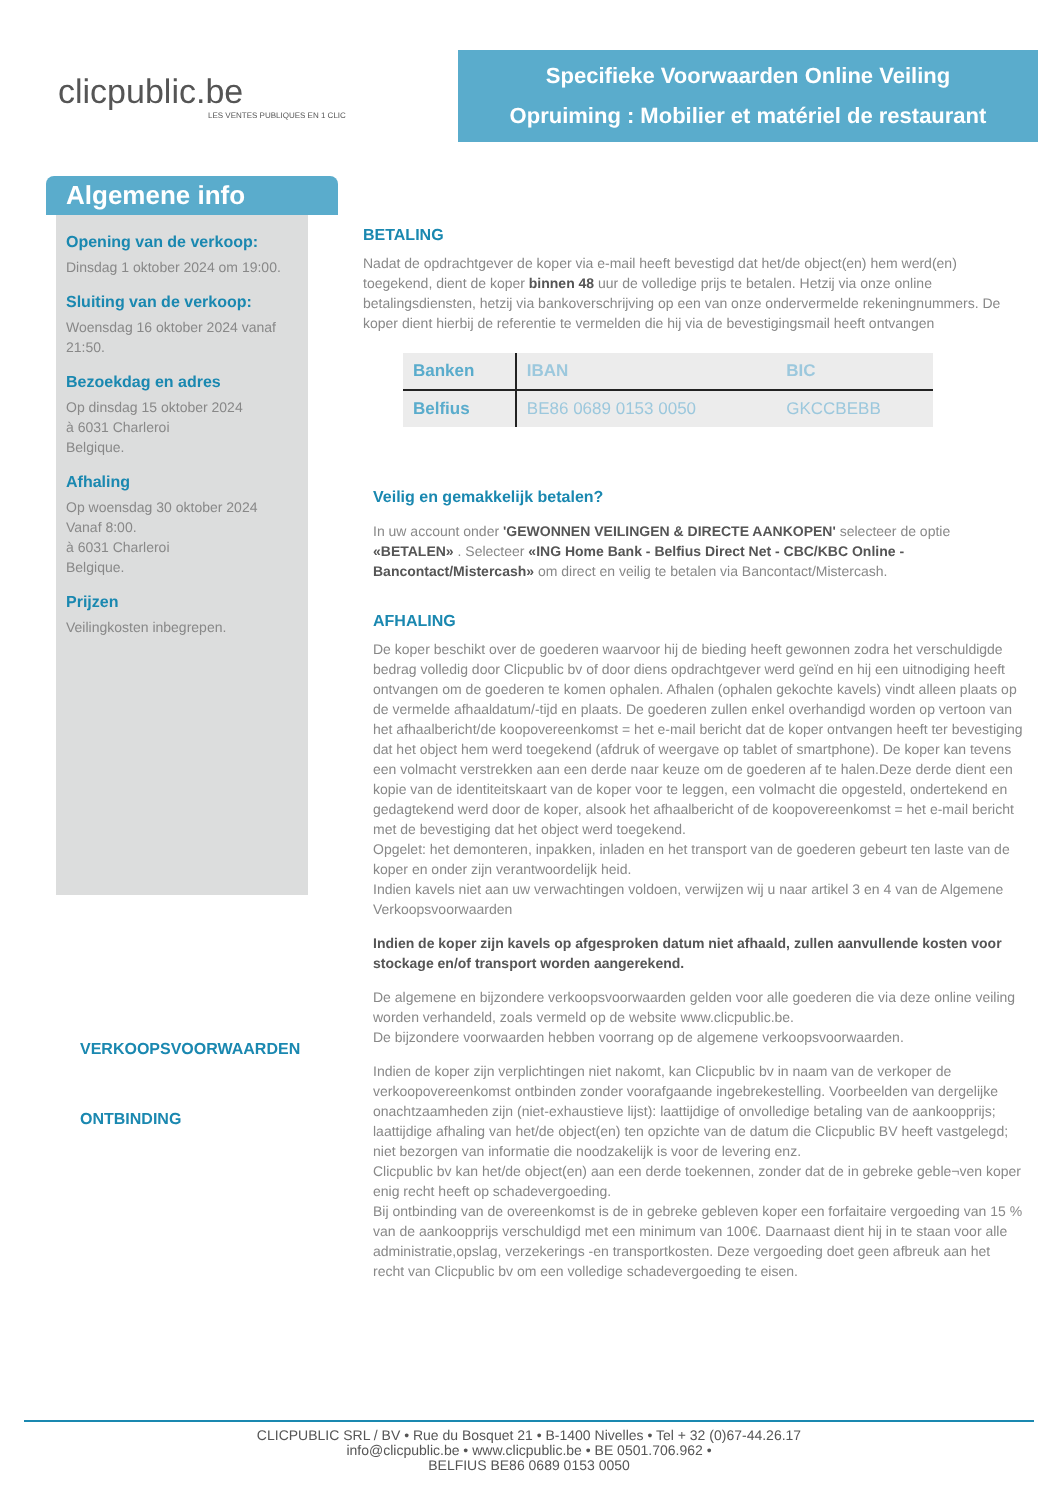clicpublic.be
LES VENTES PUBLIQUES EN 1 CLIC
Specifieke Voorwaarden Online Veiling
Opruiming : Mobilier et matériel de restaurant
Algemene info
Opening van de verkoop:
Dinsdag 1 oktober 2024 om 19:00.
Sluiting van de verkoop:
Woensdag 16 oktober 2024 vanaf 21:50.
Bezoekdag en adres
Op dinsdag 15 oktober 2024
à 6031 Charleroi
Belgique.
Afhaling
Op woensdag 30 oktober 2024
Vanaf 8:00.
à 6031 Charleroi
Belgique.
Prijzen
Veilingkosten inbegrepen.
BETALING
Nadat de opdrachtgever de koper via e-mail heeft bevestigd dat het/de object(en) hem werd(en) toegekend, dient de koper binnen 48 uur de volledige prijs te betalen. Hetzij via onze online betalingsdiensten, hetzij via bankoverschrijving op een van onze ondervermelde rekeningnummers. De koper dient hierbij de referentie te vermelden die hij via de bevestigingsmail heeft ontvangen
| Banken | IBAN | BIC |
| --- | --- | --- |
| Belfius | BE86 0689 0153 0050 | GKCCBEBB |
Veilig en gemakkelijk betalen?
In uw account onder 'GEWONNEN VEILINGEN & DIRECTE AANKOPEN' selecteer de optie «BETALEN» . Selecteer «ING Home Bank - Belfius Direct Net - CBC/KBC Online - Bancontact/Mistercash» om direct en veilig te betalen via Bancontact/Mistercash.
AFHALING
De koper beschikt over de goederen waarvoor hij de bieding heeft gewonnen zodra het verschuldigde bedrag volledig door Clicpublic bv of door diens opdrachtgever werd geïnd en hij een uitnodiging heeft ontvangen om de goederen te komen ophalen. Afhalen (ophalen gekochte kavels) vindt alleen plaats op de vermelde afhaaldatum/-tijd en plaats. De goederen zullen enkel overhandigd worden op vertoon van het afhaalbericht/de koopovereenkomst = het e-mail bericht dat de koper ontvangen heeft ter bevestiging dat het object hem werd toegekend (afdruk of weergave op tablet of smartphone). De koper kan tevens een volmacht verstrekken aan een derde naar keuze om de goederen af te halen.Deze derde dient een kopie van de identiteitskaart van de koper voor te leggen, een volmacht die opgesteld, ondertekend en gedagtekend werd door de koper, alsook het afhaalbericht of de koopovereenkomst = het e-mail bericht met de bevestiging dat het object werd toegekend.
Opgelet: het demonteren, inpakken, inladen en het transport van de goederen gebeurt ten laste van de koper en onder zijn verantwoordelijk heid.
Indien kavels niet aan uw verwachtingen voldoen, verwijzen wij u naar artikel 3 en 4 van de Algemene Verkoopsvoorwaarden
Indien de koper zijn kavels op afgesproken datum niet afhaald, zullen aanvullende kosten voor stockage en/of transport worden aangerekend.
De algemene en bijzondere verkoopsvoorwaarden gelden voor alle goederen die via deze online veiling worden verhandeld, zoals vermeld op de website www.clicpublic.be.
De bijzondere voorwaarden hebben voorrang op de algemene verkoopsvoorwaarden.
Indien de koper zijn verplichtingen niet nakomt, kan Clicpublic bv in naam van de verkoper de verkoopovereenkomst ontbinden zonder voorafgaande ingebrekestelling. Voorbeelden van dergelijke onachtzaamheden zijn (niet-exhaustieve lijst): laattijdige of onvolledige betaling van de aankoopprijs; laattijdige afhaling van het/de object(en) ten opzichte van de datum die Clicpublic BV heeft vastgelegd; niet bezorgen van informatie die noodzakelijk is voor de levering enz.
Clicpublic bv kan het/de object(en) aan een derde toekennen, zonder dat de in gebreke geble¬ven koper enig recht heeft op schadevergoeding.
Bij ontbinding van de overeenkomst is de in gebreke gebleven koper een forfaitaire vergoeding van 15 % van de aankoopprijs verschuldigd met een minimum van 100€. Daarnaast dient hij in te staan voor alle administratie,opslag, verzekerings -en transportkosten. Deze vergoeding doet geen afbreuk aan het recht van Clicpublic bv om een volledige schadevergoeding te eisen.
VERKOOPSVOORWAARDEN
ONTBINDING
CLICPUBLIC SRL / BV • Rue du Bosquet 21 • B-1400 Nivelles • Tel + 32 (0)67-44.26.17
info@clicpublic.be • www.clicpublic.be • BE 0501.706.962 •
BELFIUS BE86 0689 0153 0050